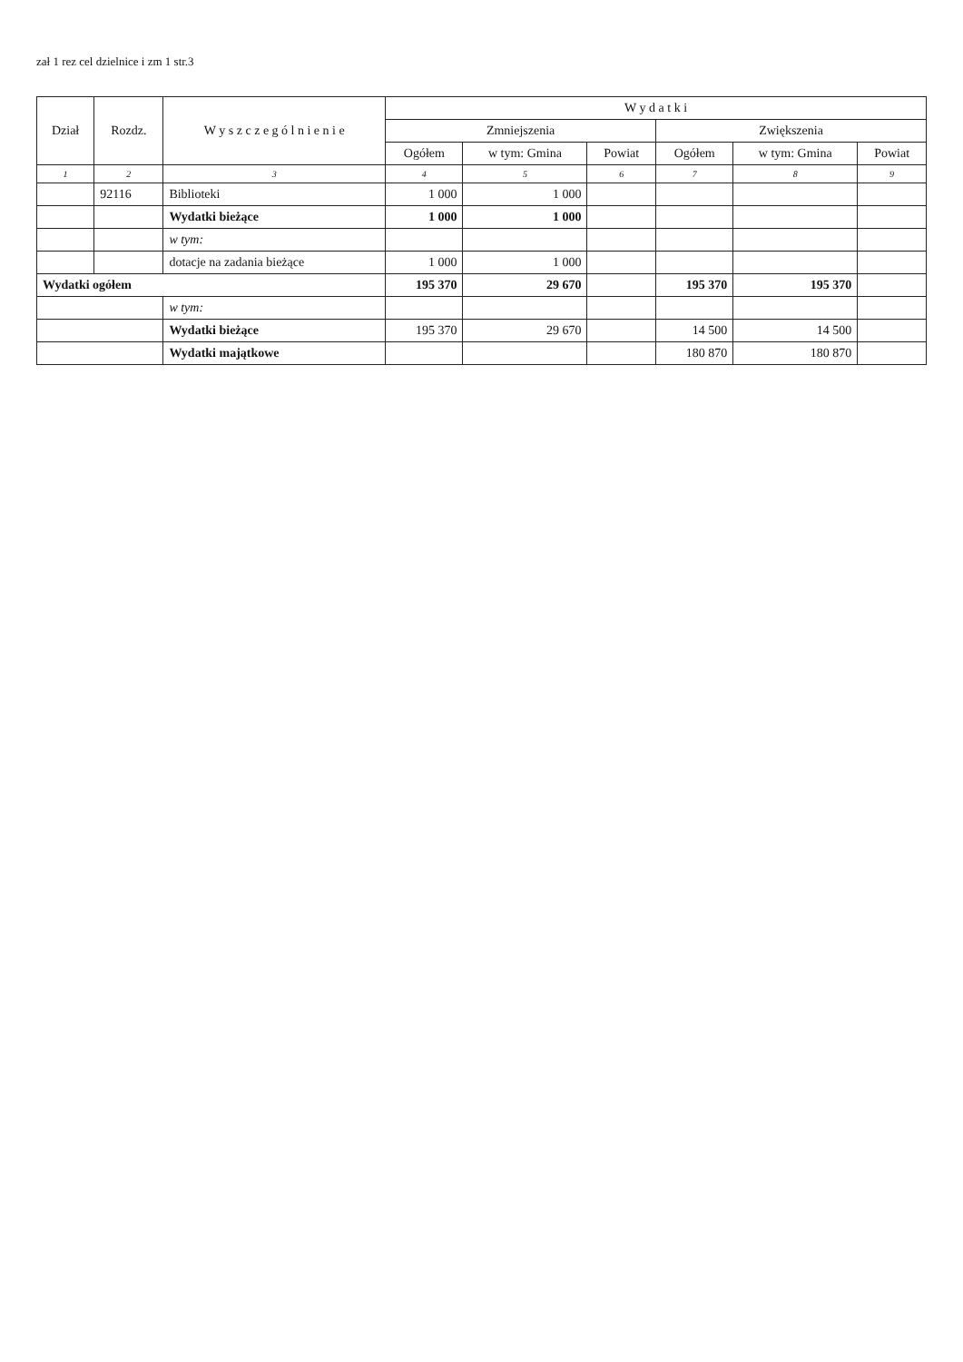zał 1 rez cel dzielnice i zm 1 str.3
| Dział | Rozdz. | W y s z c z e g ó l n i e n i e | W y d a t k i | | | | | |
| --- | --- | --- | --- | --- | --- | --- | --- | --- |
| | | | Zmniejszenia | | | Zwiększenia | | |
| | | | Ogółem | w tym: Gmina | Powiat | Ogółem | w tym: Gmina | Powiat |
| 1 | 2 | 3 | 4 | 5 | 6 | 7 | 8 | 9 |
| | 92116 | Biblioteki | 1 000 | 1 000 | | | | |
| | | Wydatki bieżące | 1 000 | 1 000 | | | | |
| | | w tym: | | | | | | |
| | | dotacje na zadania bieżące | 1 000 | 1 000 | | | | |
| Wydatki ogółem | | | 195 370 | 29 670 | | 195 370 | 195 370 | |
| | | w tym: | | | | | | |
| | | Wydatki bieżące | 195 370 | 29 670 | | 14 500 | 14 500 | |
| | | Wydatki majątkowe | | | | 180 870 | 180 870 | |